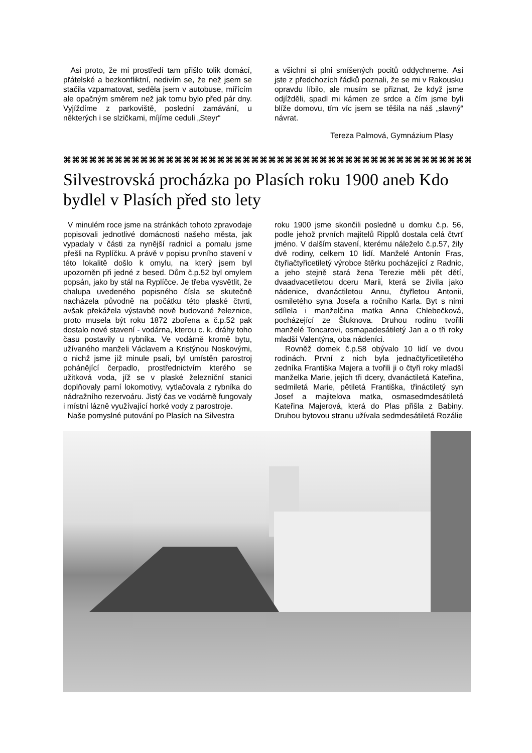Asi proto, že mi prostředí tam přišlo tolik domácí, přátelské a bezkonfliktní, nedivím se, že než jsem se stačila vzpamatovat, seděla jsem v autobuse, mířícím ale opačným směrem než jak tomu bylo před pár dny. Vyjíždíme z parkoviště, poslední zamávání, u některých i se slzičkami, míjíme ceduli „Steyr“
a všichni si plni smíšených pocitů oddychneme. Asi jste z předchozích řádků poznali, že se mi v Rakousku opravdu líbilo, ale musím se přiznat, že když jsme odjížděli, spadl mi kámen ze srdce a čím jsme byli blíže domovu, tím víc jsem se těšila na náš „slavný“ návrat.
Tereza Palmová, Gymnázium Plasy
⌘⌘⌘⌘⌘⌘⌘⌘⌘⌘⌘⌘⌘⌘⌘⌘⌘⌘⌘⌘⌘⌘⌘⌘⌘⌘⌘⌘⌘⌘⌘⌘⌘⌘⌘⌘⌘⌘⌘⌘⌘⌘⌘⌘⌘⌘⌘⌘⌘⌘⌘⌘⌘⌘⌘⌘
Silvestrovská procházka po Plasích roku 1900 aneb Kdo bydlel v Plasích před sto lety
V minulém roce jsme na stránkách tohoto zpravodaje popisovali jednotlivé domácnosti našeho města, jak vypadaly v části za nynější radnicí a pomalu jsme přešli na Ryplíčku. A právě v popisu prvního stavení v této lokalitě došlo k omylu, na který jsem byl upozorněn při jedné z besed. Dům č.p.52 byl omylem popsán, jako by stál na Ryplíčce. Je třeba vysvětlit, že chalupa uvedeného popisného čísla se skutečně nacházela původně na počátku této plaské čtvrti, avšak překážela výstavbě nově budované železnice, proto musela být roku 1872 zbořena a č.p.52 pak dostalo nové stavení - vodárna, kterou c. k. dráhy toho času postavily u rybníka. Ve vodárně kromě bytu, užívaného manželi Václavem a Kristýnou Noskovými, o nichž jsme již minule psali, byl umístěn parostroj pohánějící čerpadlo, prostřednictvím kterého se užitková voda, jíž se v plaské železniční stanici doplňovaly parní lokomotivy, vytlačovala z rybníka do nádražního rezervoáru. Jistý čas ve vodárně fungovaly i místní lázně využívající horké vody z parostroje.
Naše pomyslné putování po Plasích na Silvestra
roku 1900 jsme skončili posledně u domku č.p. 56, podle jehož prvních majitelů Ripplů dostala celá čtvrť jméno. V dalším stavení, kterému náleželo č.p.57, žily dvě rodiny, celkem 10 lidí. Manželé Antonín Fras, čtyřiačtyřicetiletý výrobce štěrku pocházející z Radnic, a jeho stejně stará žena Terezie měli pět dětí, dvaadvacetiletou dceru Marii, která se živila jako nádenice, dvanáctiletou Annu, čtyřletou Antonii, osmiletého syna Josefa a ročního Karla. Byt s nimi sdílela i manželčina matka Anna Chlebečková, pocházející ze Šluknova. Druhou rodinu tvořili manželé Toncarovi, osmapadesátiletý Jan a o tři roky mladší Valentýna, oba nádeníci.
Rovněž domek č.p.58 obývalo 10 lidí ve dvou rodinách. První z nich byla jednačtyřicetiletého zedníka Františka Majera a tvořili ji o čtyři roky mladší manželka Marie, jejich tři dcery, dvanáctiletá Kateřina, sedmiletá Marie, pětiletá Františka, třináctiletý syn Josef a majitelova matka, osmasedmdesátiletá Kateřina Majerová, která do Plas přišla z Babiny. Druhou bytovou stranu užívala sedmdesátiletá Rozálie